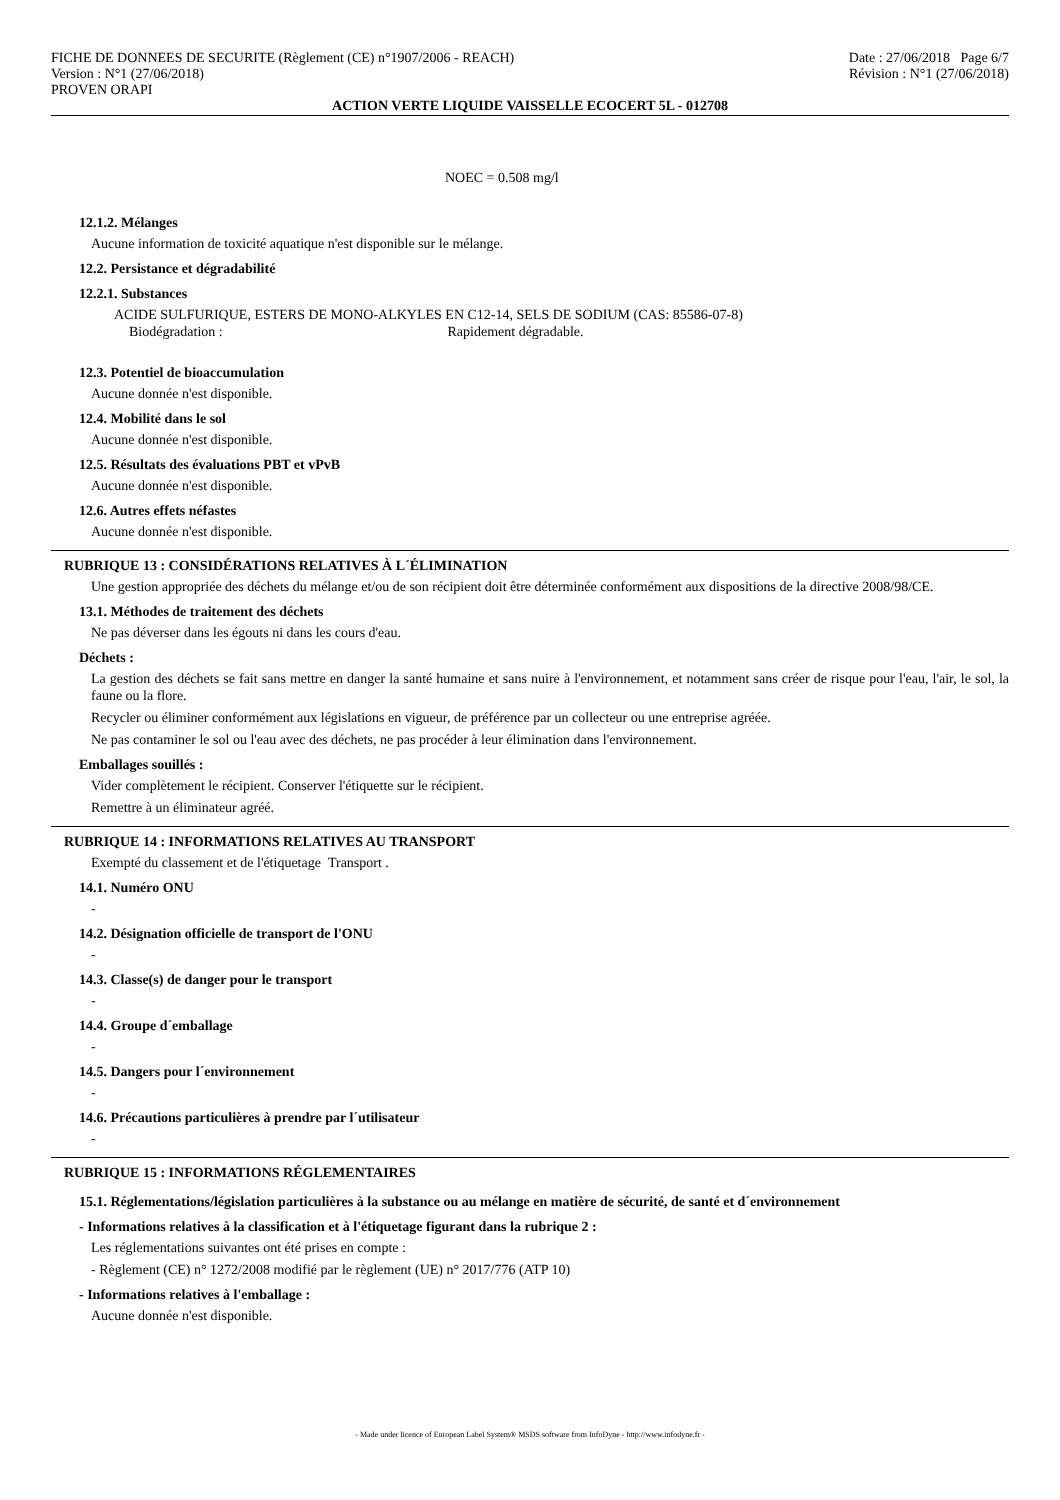FICHE DE DONNEES DE SECURITE (Règlement (CE) n°1907/2006 - REACH)
Version : N°1 (27/06/2018)
PROVEN ORAPI
Date : 27/06/2018 Page 6/7
Révision : N°1 (27/06/2018)
ACTION VERTE LIQUIDE VAISSELLE ECOCERT 5L - 012708
NOEC = 0.508 mg/l
12.1.2. Mélanges
Aucune information de toxicité aquatique n'est disponible sur le mélange.
12.2. Persistance et dégradabilité
12.2.1. Substances
ACIDE SULFURIQUE, ESTERS DE MONO-ALKYLES EN C12-14, SELS DE SODIUM (CAS: 85586-07-8)
Biodégradation : Rapidement dégradable.
12.3. Potentiel de bioaccumulation
Aucune donnée n'est disponible.
12.4. Mobilité dans le sol
Aucune donnée n'est disponible.
12.5. Résultats des évaluations PBT et vPvB
Aucune donnée n'est disponible.
12.6. Autres effets néfastes
Aucune donnée n'est disponible.
RUBRIQUE 13 : CONSIDÉRATIONS RELATIVES À L´ÉLIMINATION
Une gestion appropriée des déchets du mélange et/ou de son récipient doit être déterminée conformément aux dispositions de la directive 2008/98/CE.
13.1. Méthodes de traitement des déchets
Ne pas déverser dans les égouts ni dans les cours d'eau.
Déchets :
La gestion des déchets se fait sans mettre en danger la santé humaine et sans nuire à l'environnement, et notamment sans créer de risque pour l'eau, l'air, le sol, la faune ou la flore.
Recycler ou éliminer conformément aux législations en vigueur, de préférence par un collecteur ou une entreprise agréée.
Ne pas contaminer le sol ou l'eau avec des déchets, ne pas procéder à leur élimination dans l'environnement.
Emballages souillés :
Vider complètement le récipient. Conserver l'étiquette sur le récipient.
Remettre à un éliminateur agréé.
RUBRIQUE 14 : INFORMATIONS RELATIVES AU TRANSPORT
Exempté du classement et de l'étiquetage Transport .
14.1. Numéro ONU
-
14.2. Désignation officielle de transport de l'ONU
-
14.3. Classe(s) de danger pour le transport
-
14.4. Groupe d´emballage
-
14.5. Dangers pour l´environnement
-
14.6. Précautions particulières à prendre par l´utilisateur
-
RUBRIQUE 15 : INFORMATIONS RÉGLEMENTAIRES
15.1. Réglementations/législation particulières à la substance ou au mélange en matière de sécurité, de santé et d´environnement
- Informations relatives à la classification et à l'étiquetage figurant dans la rubrique 2 :
Les réglementations suivantes ont été prises en compte :
- Règlement (CE) n° 1272/2008 modifié par le règlement (UE) n° 2017/776 (ATP 10)
- Informations relatives à l'emballage :
Aucune donnée n'est disponible.
- Made under licence of European Label System® MSDS software from InfoDyne - http://www.infodyne.fr -